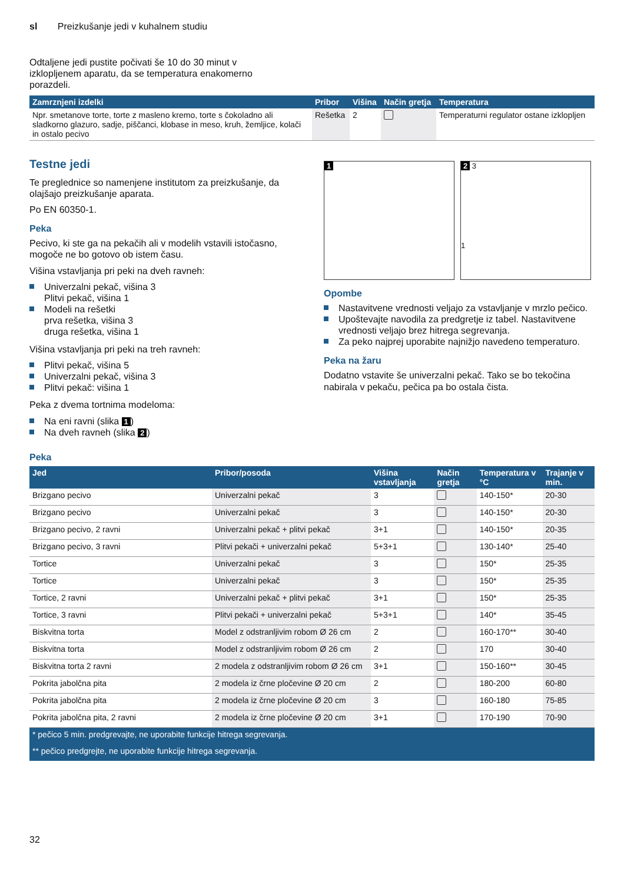sl Preizkušanje jedi v kuhalnem studiu
Odtaljene jedi pustite počivati še 10 do 30 minut v
izklopljenem aparatu, da se temperatura enakomerno
porazdeli.
| Zamrznjeni izdelki | Pribor | Višina | Način gretja | Temperatura |
| --- | --- | --- | --- | --- |
| Npr. smetanove torte, torte z masleno kremo, torte s čokoladno ali sladkorno glazuro, sadje, piščanci, klobase in meso, kruh, žemljice, kolači in ostalo pecivo | Rešetka | 2 | | Temperaturni regulator ostane izklopljen |
Testne jedi
Te preglednice so namenjene institutom za preizkušanje, da olajšajo preizkušanje aparata.
Po EN 60350-1.
Peka
Pecivo, ki ste ga na pekačih ali v modelih vstavili istočasno, mogoče ne bo gotovo ob istem času.
Višina vstavljanja pri peki na dveh ravneh:
Univerzalni pekač, višina 3
Plitvi pekač, višina 1
Modeli na rešetki
prva rešetka, višina 3
druga rešetka, višina 1
Višina vstavljanja pri peki na treh ravneh:
Plitvi pekač, višina 5
Univerzalni pekač, višina 3
Plitvi pekač: višina 1
Peka z dvema tortnima modeloma:
Na eni ravni (slika 1)
Na dveh ravneh (slika 2)
1 2 3
1
Opombe
Nastavitvene vrednosti veljajo za vstavljanje v mrzlo pečico.
Upoštevajte navodila za predgretje iz tabel. Nastavitvene vrednosti veljajo brez hitrega segrevanja.
Za peko najprej uporabite najnižjo navedeno temperaturo.
Peka na žaru
Dodatno vstavite še univerzalni pekač. Tako se bo tekočina nabirala v pekaču, pečica pa bo ostala čista.
Peka
| Jed | Pribor/posoda | Višina vstavljanja | Način gretja | Temperatura v °C | Trajanje v min. |
| --- | --- | --- | --- | --- | --- |
| Brizgano pecivo | Univerzalni pekač | 3 | | 140-150* | 20-30 |
| Brizgano pecivo | Univerzalni pekač | 3 | | 140-150* | 20-30 |
| Brizgano pecivo, 2 ravni | Univerzalni pekač + plitvi pekač | 3+1 | | 140-150* | 20-35 |
| Brizgano pecivo, 3 ravni | Plitvi pekači + univerzalni pekač | 5+3+1 | | 130-140* | 25-40 |
| Tortice | Univerzalni pekač | 3 | | 150* | 25-35 |
| Tortice | Univerzalni pekač | 3 | | 150* | 25-35 |
| Tortice, 2 ravni | Univerzalni pekač + plitvi pekač | 3+1 | | 150* | 25-35 |
| Tortice, 3 ravni | Plitvi pekači + univerzalni pekač | 5+3+1 | | 140* | 35-45 |
| Biskvitna torta | Model z odstranljivim robom Ø 26 cm | 2 | | 160-170** | 30-40 |
| Biskvitna torta | Model z odstranljivim robom Ø 26 cm | 2 | | 170 | 30-40 |
| Biskvitna torta 2 ravni | 2 modela z odstranljivim robom Ø 26 cm | 3+1 | | 150-160** | 30-45 |
| Pokrita jabolčna pita | 2 modela iz črne pločevine Ø 20 cm | 2 | | 180-200 | 60-80 |
| Pokrita jabolčna pita | 2 modela iz črne pločevine Ø 20 cm | 3 | | 160-180 | 75-85 |
| Pokrita jabolčna pita, 2 ravni | 2 modela iz črne pločevine Ø 20 cm | 3+1 | | 170-190 | 70-90 |
| * pečico 5 min. predgrevajte, ne uporabite funkcije hitrega segrevanja. | | | | | |
| ** pečico predgrejte, ne uporabite funkcije hitrega segrevanja. | | | | | |
32